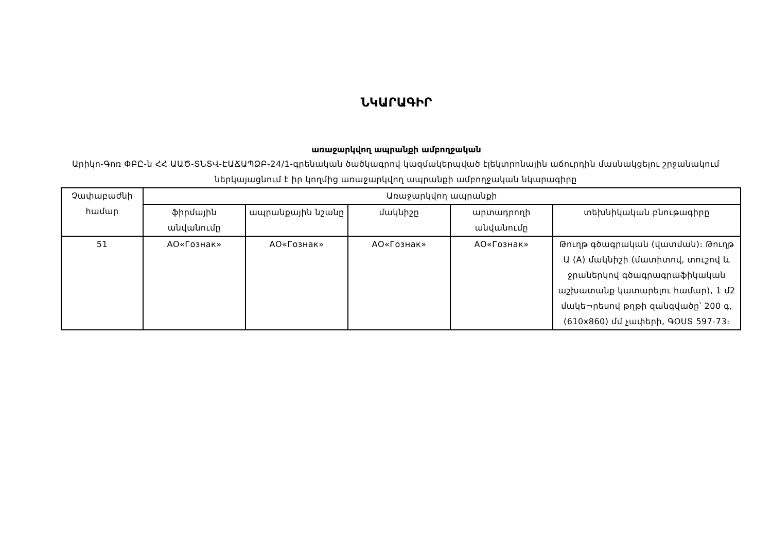ՆԿԱՐԱԳԻՐ
առաջարկվող ապրանքի ամբողջական
Արիկո-Գոռ ՓԲԸ-ն ՀՀ ԱԱԾ-ՏՆՏՎ-ԷԱՃԱՊՁԲ-24/1-գրենական ծածկագրով կազմակերպված էլեկտրոնային աճուրդին մասնակցելու շրջանակում ներկայացնում է իր կողմից առաջարկվող ապրանքի ամբողջական նկարագիրը
| Չափաբաժնի համար | Առաջարկվող ապրանքի | | | | |
| | ֆիրմային անվանումը | ապրանքային նշանը | մակնիշը | արտադրողի անվանումը | տեխնիկական բնութագիրը |
| 51 | АО«Гознак» | АО«Гознак» | АО«Гознак» | АО«Гознак» | Թուղթ գծագրական (վատման)։ Թուղթ Ա (A) մակնիշի (մատիտով, տուշով և ջրաներկով գծագրագրաֆիկական աշխատանք կատարելու համար), 1 մ2 մակե¬րեսով թղթի զանգվածը՝ 200 գ, (610x860) մմ չափերի, ԳՕՍՏ 597-73։ |